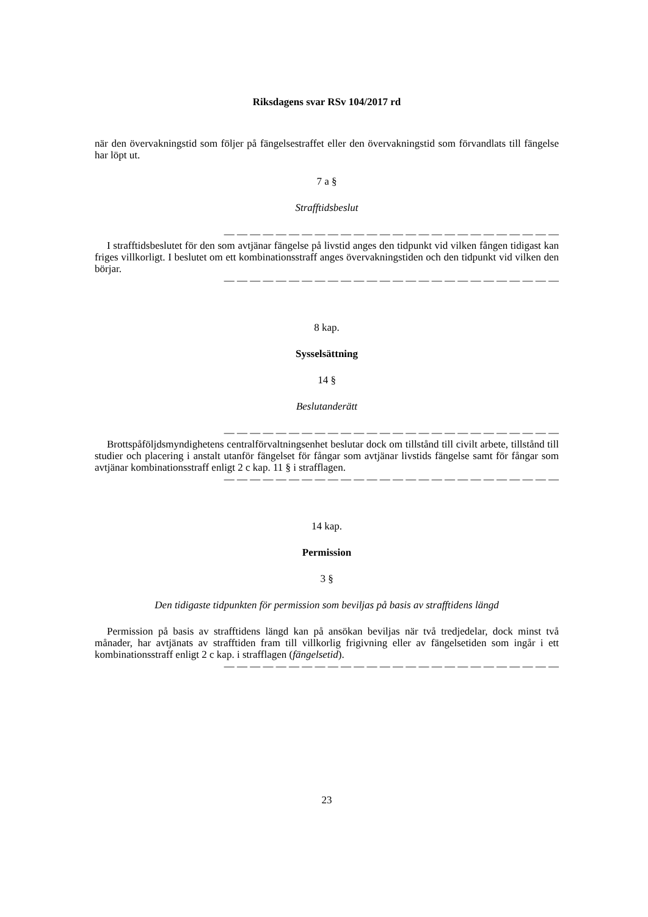Riksdagens svar RSv 104/2017 rd
när den övervakningstid som följer på fängelsestraffet eller den övervakningstid som förvandlats till fängelse har löpt ut.
7 a §
Strafftidsbeslut
— — — — — — — — — — — — — — — — — — — — — — — — — —
I strafftidsbeslutet för den som avtjänar fängelse på livstid anges den tidpunkt vid vilken fången tidigast kan friges villkorligt. I beslutet om ett kombinationsstraff anges övervakningstiden och den tidpunkt vid vilken den börjar.
— — — — — — — — — — — — — — — — — — — — — — — — — —
8 kap.
Sysselsättning
14 §
Beslutanderätt
— — — — — — — — — — — — — — — — — — — — — — — — — —
Brottspåföljdsmyndighetens centralförvaltningsenhet beslutar dock om tillstånd till civilt arbete, tillstånd till studier och placering i anstalt utanför fängelset för fångar som avtjänar livstids fängelse samt för fångar som avtjänar kombinationsstraff enligt 2 c kap. 11 § i strafflagen.
— — — — — — — — — — — — — — — — — — — — — — — — — —
14 kap.
Permission
3 §
Den tidigaste tidpunkten för permission som beviljas på basis av strafftidens längd
Permission på basis av strafftidens längd kan på ansökan beviljas när två tredjedelar, dock minst två månader, har avtjänats av strafftiden fram till villkorlig frigivning eller av fängelsetiden som ingår i ett kombinationsstraff enligt 2 c kap. i strafflagen (fängelsetid).
— — — — — — — — — — — — — — — — — — — — — — — — — —
23